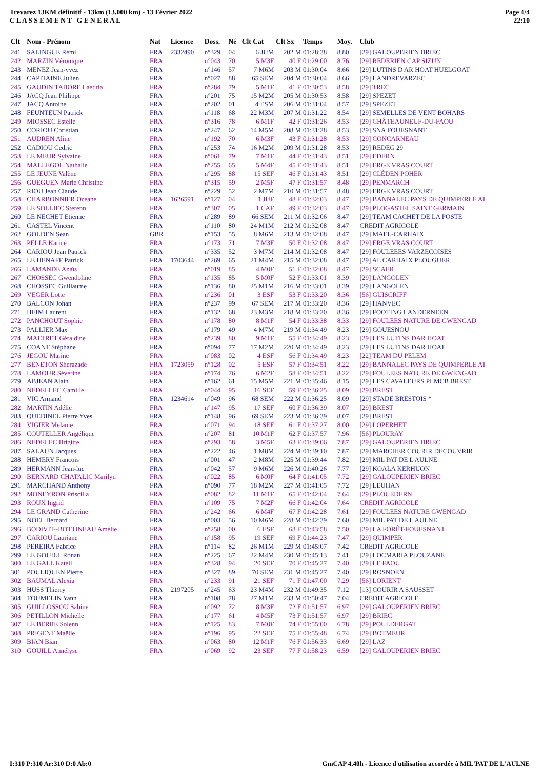Trevarez 13KM définitif - 13km (13.000 km) - 13 Février 2022
C L A S S E M E N T G E N E R A L
Page 4/4
22:10
| Clt | Nom - Prénom | Nat | Licence | Doss. | Né | Clt Cat | Clt Sx | Temps | Moy. | Club |
| --- | --- | --- | --- | --- | --- | --- | --- | --- | --- | --- |
| 241 | SALINGUE Remi | FRA | 2332490 | n°329 | 04 | 6 JUM | 202 M | 01:28:38 | 8.80 | [29] GALOUPERIEN BRIEC |
| 242 | MARZIN Véronique | FRA | | n°043 | 70 | 5 M3F | 40 F | 01:29:00 | 8.76 | [29] REDERIEN CAP SIZUN |
| 243 | MENEZ Jean-yvez | FRA | | n°146 | 57 | 7 M6M | 203 M | 01:30:04 | 8.66 | [29] LUTINS D AR HOAT HUELGOAT |
| 244 | CAPITAINE Julien | FRA | | n°027 | 88 | 65 SEM | 204 M | 01:30:04 | 8.66 | [29] LANDREVARZEC |
| 245 | GAUDIN TABORE Laetitia | FRA | | n°284 | 79 | 5 M1F | 41 F | 01:30:53 | 8.58 | [29] TREC |
| 246 | JACQ Jean Philippe | FRA | | n°201 | 75 | 15 M2M | 205 M | 01:30:53 | 8.58 | [29] SPEZET |
| 247 | JACQ Antoine | FRA | | n°202 | 01 | 4 ESM | 206 M | 01:31:04 | 8.57 | [29] SPEZET |
| 248 | FEUNTEUN Patrick | FRA | | n°118 | 68 | 22 M3M | 207 M | 01:31:22 | 8.54 | [29] SEMELLES DE VENT BOHARS |
| 249 | MIOSSEC Estelle | FRA | | n°316 | 78 | 6 M1F | 42 F | 01:31:26 | 8.53 | [29] CHÂTEAUNEUF-DU-FAOU |
| 250 | CORIOU Christian | FRA | | n°247 | 62 | 14 M5M | 208 M | 01:31:28 | 8.53 | [29] SNA FOUESNANT |
| 251 | AUDREN Aline | FRA | | n°192 | 70 | 6 M3F | 43 F | 01:31:28 | 8.53 | [29] CONCARNEAU |
| 252 | CADIOU Cedric | FRA | | n°253 | 74 | 16 M2M | 209 M | 01:31:28 | 8.53 | [29] REDEG 29 |
| 253 | LE MEUR Sylvaine | FRA | | n°061 | 79 | 7 M1F | 44 F | 01:31:43 | 8.51 | [29] EDERN |
| 254 | MALLEGOL Nathalie | FRA | | n°255 | 65 | 5 M4F | 45 F | 01:31:43 | 8.51 | [29] ERGE VRAS COURT |
| 255 | LE JEUNE Valène | FRA | | n°295 | 88 | 15 SEF | 46 F | 01:31:43 | 8.51 | [29] CLÉDEN POHER |
| 256 | GUEGUEN Marie Christine | FRA | | n°315 | 59 | 2 M5F | 47 F | 01:31:57 | 8.48 | [29] PENMARCH |
| 257 | RIOU Jean Claude | FRA | | n°229 | 52 | 2 M7M | 210 M | 01:31:57 | 8.48 | [29] ERGE VRAS COURT |
| 258 | CHARBONNIER Oceane | FRA | 1626591 | n°127 | 04 | 1 JUF | 48 F | 01:32:03 | 8.47 | [29] BANNALEC PAYS DE QUIMPERLE AT |
| 259 | LE SOLLIEC Sterenn | FRA | | n°307 | 05 | 1 CAF | 49 F | 01:32:03 | 8.47 | [29] PLOGASTEL SAINT GERMAIN |
| 260 | LE NECHET Etienne | FRA | | n°289 | 89 | 66 SEM | 211 M | 01:32:06 | 8.47 | [29] TEAM CACHET DE LA POSTE |
| 261 | CASTEL Vincent | FRA | | n°110 | 80 | 24 M1M | 212 M | 01:32:08 | 8.47 | CREDIT AGRICOLE |
| 262 | GOLDEN Sean | GBR | | n°153 | 55 | 8 M6M | 213 M | 01:32:08 | 8.47 | [29] MAEL-CARHAIX |
| 263 | PELLE Karine | FRA | | n°173 | 71 | 7 M3F | 50 F | 01:32:08 | 8.47 | [29] ERGE VRAS COURT |
| 264 | CARIOU Jean Patrick | FRA | | n°335 | 52 | 3 M7M | 214 M | 01:32:08 | 8.47 | [29] FOULEEES VARZECOISES |
| 265 | LE HENAFF Patrick | FRA | 1703644 | n°269 | 65 | 21 M4M | 215 M | 01:32:08 | 8.47 | [29] AL CARHAIX PLOUGUER |
| 266 | LAMANDE Anaïs | FRA | | n°019 | 85 | 4 M0F | 51 F | 01:32:08 | 8.47 | [29] SCAER |
| 267 | CHOSSEC Gwendoline | FRA | | n°135 | 85 | 5 M0F | 52 F | 01:33:01 | 8.39 | [29] LANGOLEN |
| 268 | CHOSSEC Guillaume | FRA | | n°136 | 80 | 25 M1M | 216 M | 01:33:01 | 8.39 | [29] LANGOLEN |
| 269 | VEGER Lotte | FRA | | n°236 | 01 | 3 ESF | 53 F | 01:33:20 | 8.36 | [56] GUISCRIFF |
| 270 | BALCON Johan | FRA | | n°237 | 99 | 67 SEM | 217 M | 01:33:20 | 8.36 | [29] HANVEC |
| 271 | HEIM Laurent | FRA | | n°132 | 68 | 23 M3M | 218 M | 01:33:20 | 8.36 | [29] FOOTING LANDERNEEN |
| 272 | PANCHOUT Sophie | FRA | | n°178 | 80 | 8 M1F | 54 F | 01:33:38 | 8.33 | [29] FOULEES NATURE DE GWENGAD |
| 273 | PALLIER Max | FRA | | n°179 | 49 | 4 M7M | 219 M | 01:34:49 | 8.23 | [29] GOUESNOU |
| 274 | MALTRET Géraldine | FRA | | n°239 | 80 | 9 M1F | 55 F | 01:34:49 | 8.23 | [29] LES LUTINS DAR HOAT |
| 275 | COANT Stéphane | FRA | | n°094 | 77 | 17 M2M | 220 M | 01:34:49 | 8.23 | [29] LES LUTINS DAR HOAT |
| 276 | JEGOU Marine | FRA | | n°083 | 02 | 4 ESF | 56 F | 01:34:49 | 8.23 | [22] TEAM DU PELEM |
| 277 | BENETON Sherazade | FRA | 1723059 | n°128 | 02 | 5 ESF | 57 F | 01:34:51 | 8.22 | [29] BANNALEC PAYS DE QUIMPERLE AT |
| 278 | LAMOUR Séverine | FRA | | n°174 | 76 | 6 M2F | 58 F | 01:34:51 | 8.22 | [29] FOULEES NATURE DE GWENGAD |
| 279 | ABJEAN Alain | FRA | | n°162 | 61 | 15 M5M | 221 M | 01:35:46 | 8.15 | [29] LES CAVALEURS PLMCB BREST |
| 280 | NEDELLEC Camille | FRA | | n°044 | 95 | 16 SEF | 59 F | 01:36:25 | 8.09 | [29] BREST |
| 281 | VIC Armand | FRA | 1234614 | n°049 | 96 | 68 SEM | 222 M | 01:36:25 | 8.09 | [29] STADE BRESTOIS * |
| 282 | MARTIN Adélie | FRA | | n°147 | 95 | 17 SEF | 60 F | 01:36:39 | 8.07 | [29] BREST |
| 283 | QUEDINEL Pierre Yves | FRA | | n°148 | 96 | 69 SEM | 223 M | 01:36:39 | 8.07 | [29] BREST |
| 284 | VIGIER Melanie | FRA | | n°071 | 94 | 18 SEF | 61 F | 01:37:27 | 8.00 | [29] LOPERHET |
| 285 | COUTELLER Angélique | FRA | | n°207 | 81 | 10 M1F | 62 F | 01:37:57 | 7.96 | [56] PLOURAY |
| 286 | NEDELEC Brigitte | FRA | | n°293 | 58 | 3 M5F | 63 F | 01:39:06 | 7.87 | [29] GALOUPERIEN BRIEC |
| 287 | SALAUN Jacques | FRA | | n°222 | 46 | 1 M8M | 224 M | 01:39:10 | 7.87 | [29] MARCHER COURIR DECOUVRIR |
| 288 | HEMERY Francois | FRA | | n°001 | 47 | 2 M8M | 225 M | 01:39:44 | 7.82 | [29] MIL PAT DE L AULNE |
| 289 | HERMANN Jean-luc | FRA | | n°042 | 57 | 9 M6M | 226 M | 01:40:26 | 7.77 | [29] KOALA KERHUON |
| 290 | BERNARD CHATALIC Marilyn | FRA | | n°022 | 85 | 6 M0F | 64 F | 01:41:05 | 7.72 | [29] GALOUPERIEN BRIEC |
| 291 | MARCHAND Anthony | FRA | | n°090 | 77 | 18 M2M | 227 M | 01:41:05 | 7.72 | [29] LEUHAN |
| 292 | MONEYRON Priscilla | FRA | | n°082 | 82 | 11 M1F | 65 F | 01:42:04 | 7.64 | [29] PLOUEDERN |
| 293 | ROUX Ingrid | FRA | | n°109 | 75 | 7 M2F | 66 F | 01:42:04 | 7.64 | CREDIT AGRICOLE |
| 294 | LE GRAND Catherine | FRA | | n°242 | 66 | 6 M4F | 67 F | 01:42:28 | 7.61 | [29] FOULEES NATURE GWENGAD |
| 295 | NOEL Bernard | FRA | | n°003 | 56 | 10 M6M | 228 M | 01:42:39 | 7.60 | [29] MIL PAT DE L AULNE |
| 296 | BODIVIT--BOTTINEAU Amélie | FRA | | n°258 | 00 | 6 ESF | 68 F | 01:43:58 | 7.50 | [29] LA FORÊT-FOUESNANT |
| 297 | CARIOU Lauriane | FRA | | n°158 | 95 | 19 SEF | 69 F | 01:44:23 | 7.47 | [29] QUIMPER |
| 298 | PEREIRA Fabrice | FRA | | n°114 | 82 | 26 M1M | 229 M | 01:45:07 | 7.42 | CREDIT AGRICOLE |
| 299 | LE GOUILL Ronan | FRA | | n°225 | 67 | 22 M4M | 230 M | 01:45:13 | 7.41 | [29] LOCMARIA PLOUZANE |
| 300 | LE GALL Katell | FRA | | n°328 | 94 | 20 SEF | 70 F | 01:45:27 | 7.40 | [29] LE FAOU |
| 301 | POULIQUEN Pierre | FRA | | n°327 | 89 | 70 SEM | 231 M | 01:45:27 | 7.40 | [29] ROSNOEN |
| 302 | BAUMAL Alexia | FRA | | n°233 | 91 | 21 SEF | 71 F | 01:47:00 | 7.29 | [56] LORIENT |
| 303 | HUSS Thierry | FRA | 2197205 | n°245 | 63 | 23 M4M | 232 M | 01:49:35 | 7.12 | [13] COURIR A SAUSSET |
| 304 | TOUMELIN Yann | FRA | | n°108 | 78 | 27 M1M | 233 M | 01:50:47 | 7.04 | CREDIT AGRICOLE |
| 305 | GUILLOSSOU Sabine | FRA | | n°092 | 72 | 8 M3F | 72 F | 01:51:57 | 6.97 | [29] GALOUPERIEN BRIEC |
| 306 | PETILLON Michelle | FRA | | n°177 | 61 | 4 M5F | 73 F | 01:51:57 | 6.97 | [29] BRIEC |
| 307 | LE BERRE Solenn | FRA | | n°125 | 83 | 7 M0F | 74 F | 01:55:00 | 6.78 | [29] POULDERGAT |
| 308 | PRIGENT Maëlle | FRA | | n°196 | 95 | 22 SEF | 75 F | 01:55:48 | 6.74 | [29] BOTMEUR |
| 309 | BIAN Bian | FRA | | n°063 | 80 | 12 M1F | 76 F | 01:56:33 | 6.69 | [29] LAZ |
| 310 | GOUILL Annélyse | FRA | | n°069 | 92 | 23 SEF | 77 F | 01:58:23 | 6.59 | [29] GALOUPERIEN BRIEC |
I:310 P:310 Ar:310 D:0 Ab:0 GmCAP 4.40h - Licence d'utilisation accordée à MIL'PAT DE L'AULNE